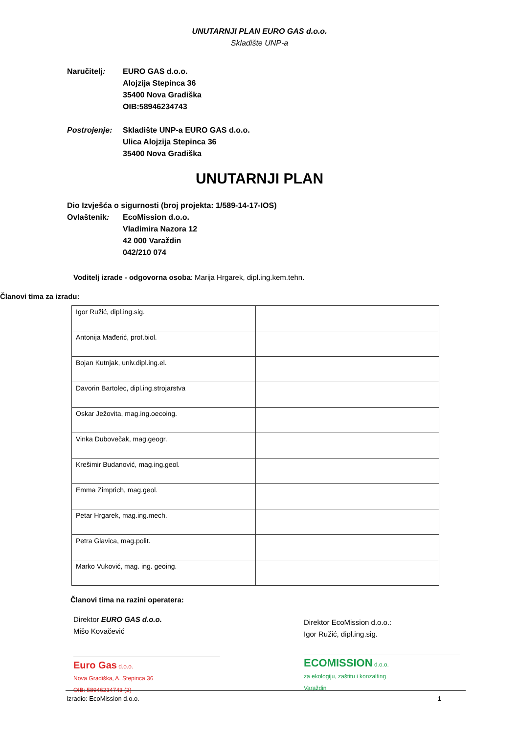UNUTARNJI PLAN EURO GAS d.o.o.
Skladište UNP-a
Naručitelj: EURO GAS d.o.o.
Alojzija Stepinca 36
35400 Nova Gradiška
OIB:58946234743
Postrojenje:
Skladište UNP-a EURO GAS d.o.o.
Ulica Alojzija Stepinca 36
35400 Nova Gradiška
UNUTARNJI PLAN
Dio Izvješća o sigurnosti (broj projekta: 1/589-14-17-IOS)
Ovlaštenik: EcoMission d.o.o.
Vladimira Nazora 12
42 000 Varaždin
042/210 074
Voditelj izrade - odgovorna osoba: Marija Hrgarek, dipl.ing.kem.tehn.
Članovi tima za izradu:
| Igor Ružić, dipl.ing.sig. | |
| Antonija Mađerić, prof.biol. | |
| Bojan Kutnjak, univ.dipl.ing.el. | |
| Davorin Bartolec, dipl.ing.strojarstva | |
| Oskar Ježovita, mag.ing.oecoing. | |
| Vinka Dubovečak, mag.geogr. | |
| Krešimir Budanović, mag.ing.geol. | |
| Emma Zimprich, mag.geol. | |
| Petar Hrgarek, mag.ing.mech. | |
| Petra Glavica, mag.polit. | |
| Marko Vuković, mag. ing. geoing. | |
Članovi tima na razini operatera:
Direktor EURO GAS d.o.o.
Mišo Kovačević
Euro Gas d.o.o.
Nova Gradiška, A. Stepinca 36
OIB: 58946234743 (2)
Direktor EcoMission d.o.o.:
Igor Ružić, dipl.ing.sig.
ECOMISSION d.o.o.
za ekologiju, zaštitu i konzalting
Varaždin
Izradio: EcoMission d.o.o. 1